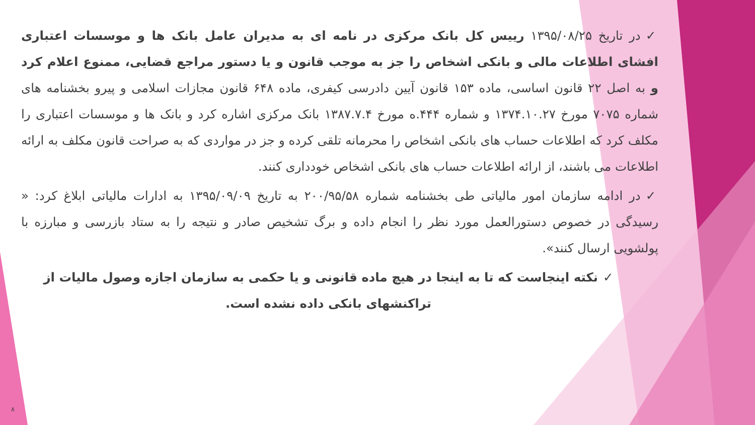✓در تاریخ ۱۳۹۵/۰۸/۲۵ رییس کل بانک مرکزی در نامه ای به مدیران عامل بانک ها و موسسات اعتباری افشای اطلاعات مالی و بانکی اشخاص را جز به موجب قانون و یا دستور مراجع قضایی، ممنوع اعلام کرد و به اصل ۲۲ قانون اساسی، ماده ۱۵۳ قانون آیین دادرسی کیفری، ماده ۶۴۸ قانون مجازات اسلامی و پیرو بخشنامه های شماره ۷۰۷۵ مورخ ۱۳۷۴.۱۰.۲۷ و شماره ۴۴۴.ه مورخ ۱۳۸۷.۷.۴ بانک مرکزی اشاره کرد و بانک ها و موسسات اعتباری را مکلف کرد که اطلاعات حساب های بانکی اشخاص را محرمانه تلقی کرده و جز در مواردی که به صراحت قانون مکلف به ارائه اطلاعات می باشند، از ارائه اطلاعات حساب های بانکی اشخاص خودداری کنند.
✓در ادامه سازمان امور مالیاتی طی بخشنامه شماره ۲۰۰/۹۵/۵۸ به تاریخ ۱۳۹۵/۰۹/۰۹ به ادارات مالیاتی ابلاغ کرد: « رسیدگی در خصوص دستورالعمل مورد نظر را انجام داده و برگ تشخیص صادر و نتیجه را به ستاد بازرسی و مبارزه با پولشویی ارسال کنند».
✓نکته اینجاست که تا به اینجا در هیچ ماده قانونی و یا حکمی به سازمان اجازه وصول مالیات از تراکنشهای بانکی داده نشده است.
۸